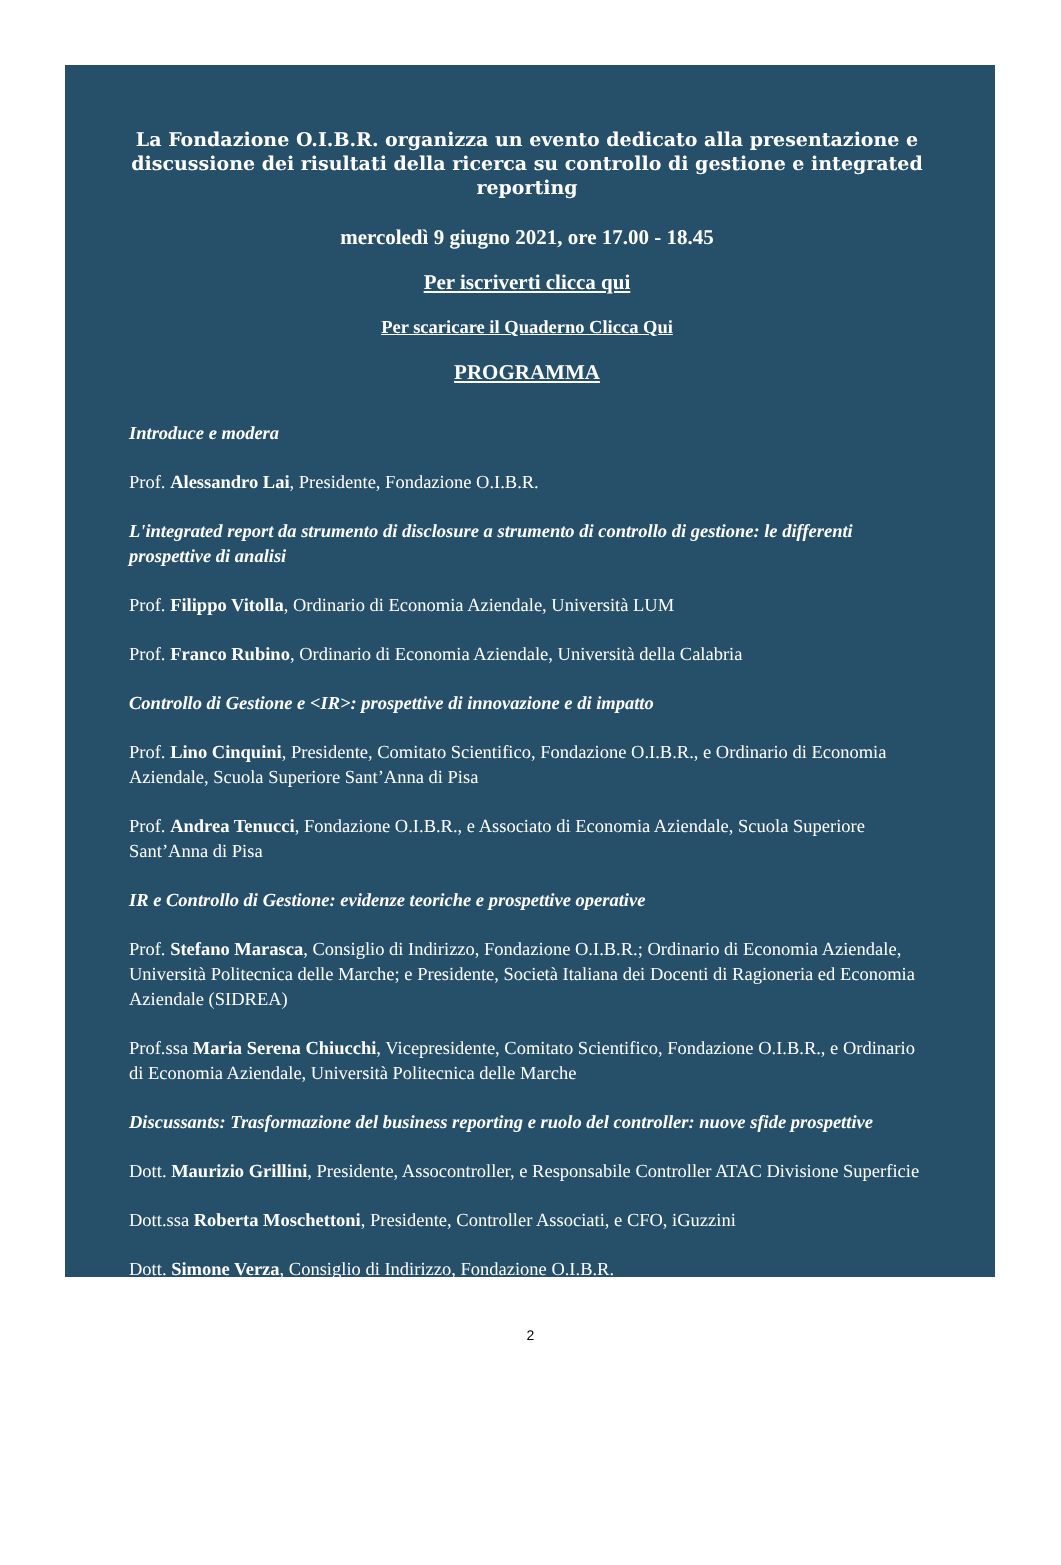La Fondazione O.I.B.R. organizza un evento dedicato alla presentazione e discussione dei risultati della ricerca su controllo di gestione e integrated reporting
mercoledì 9 giugno 2021, ore 17.00 - 18.45
Per iscriverti clicca qui
Per scaricare il Quaderno Clicca Qui
PROGRAMMA
Introduce e modera
Prof. Alessandro Lai, Presidente, Fondazione O.I.B.R.
L'integrated report da strumento di disclosure a strumento di controllo di gestione: le differenti prospettive di analisi
Prof. Filippo Vitolla, Ordinario di Economia Aziendale, Università LUM
Prof. Franco Rubino, Ordinario di Economia Aziendale, Università della Calabria
Controllo di Gestione e <IR>: prospettive di innovazione e di impatto
Prof. Lino Cinquini, Presidente, Comitato Scientifico, Fondazione O.I.B.R., e Ordinario di Economia Aziendale, Scuola Superiore Sant’Anna di Pisa
Prof. Andrea Tenucci, Fondazione O.I.B.R., e Associato di Economia Aziendale, Scuola Superiore Sant’Anna di Pisa
IR e Controllo di Gestione: evidenze teoriche e prospettive operative
Prof. Stefano Marasca, Consiglio di Indirizzo, Fondazione O.I.B.R.; Ordinario di Economia Aziendale, Università Politecnica delle Marche; e Presidente, Società Italiana dei Docenti di Ragioneria ed Economia Aziendale (SIDREA)
Prof.ssa Maria Serena Chiucchi, Vicepresidente, Comitato Scientifico, Fondazione O.I.B.R., e Ordinario di Economia Aziendale, Università Politecnica delle Marche
Discussants: Trasformazione del business reporting e ruolo del controller: nuove sfide prospettive
Dott. Maurizio Grillini, Presidente, Assocontroller, e Responsabile Controller ATAC Divisione Superficie
Dott.ssa Roberta Moschettoni, Presidente, Controller Associati, e CFO, iGuzzini
Dott. Simone Verza, Consiglio di Indirizzo, Fondazione O.I.B.R.
2